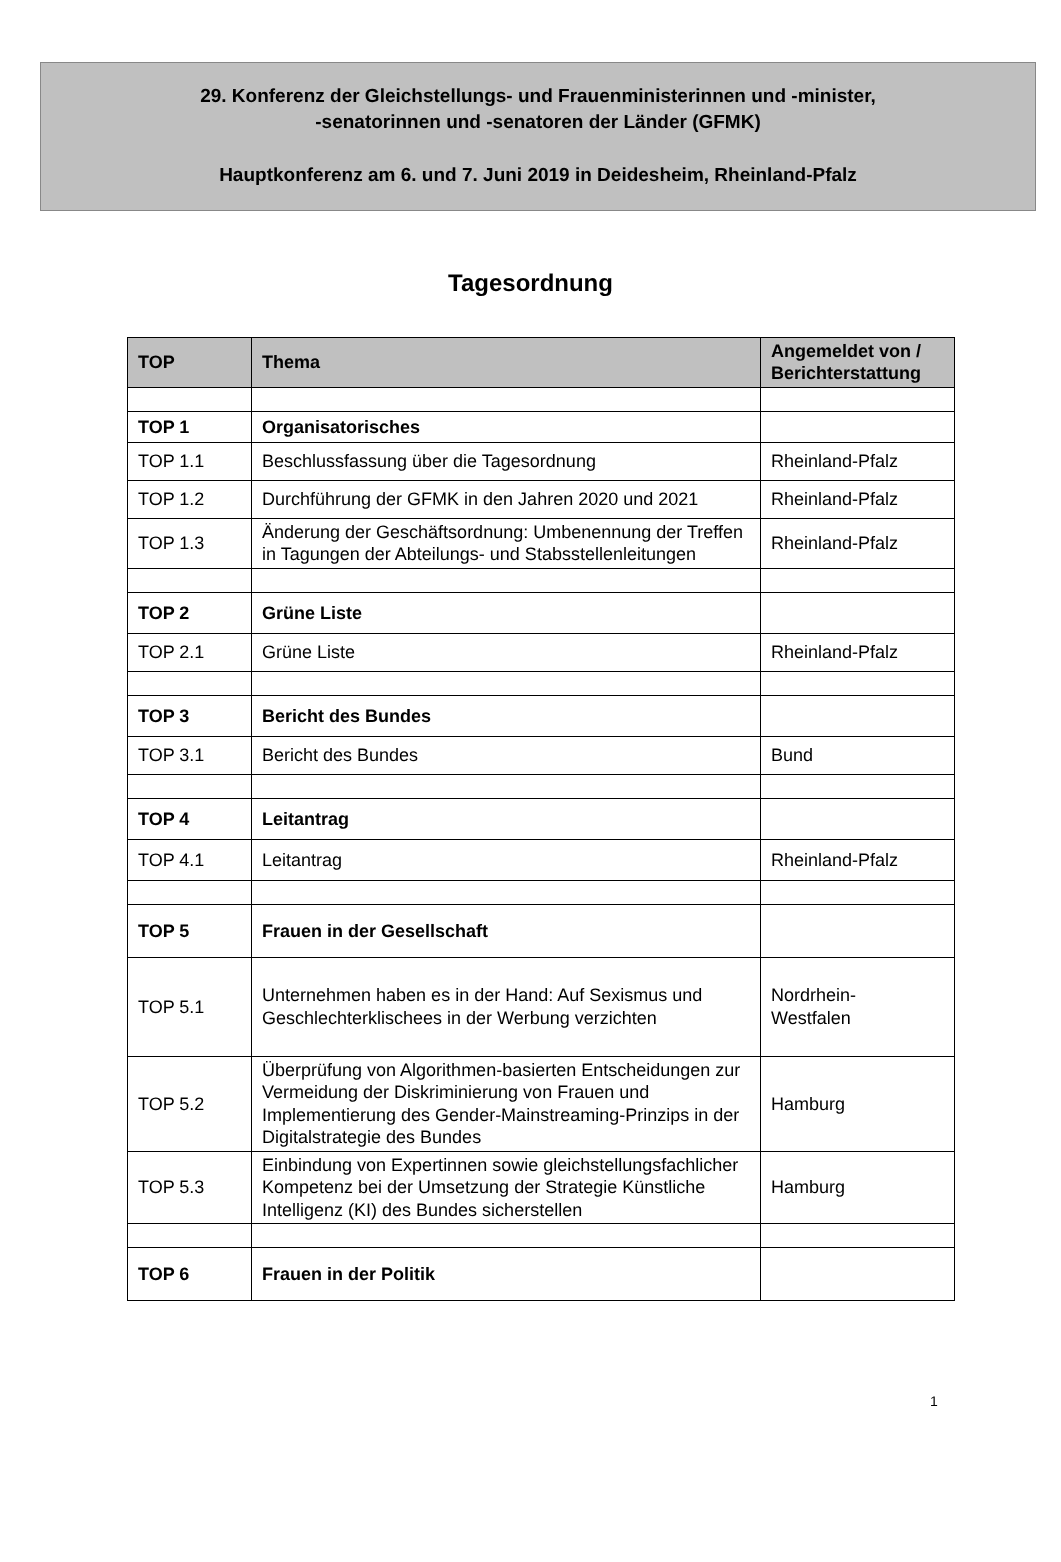29. Konferenz der Gleichstellungs- und Frauenministerinnen und -minister,
-senatorinnen und -senatoren der Länder (GFMK)
Hauptkonferenz am 6. und 7. Juni 2019 in Deidesheim, Rheinland-Pfalz
Tagesordnung
| TOP | Thema | Angemeldet von / Berichterstattung |
| --- | --- | --- |
| TOP 1 | Organisatorisches | |
| TOP 1.1 | Beschlussfassung über die Tagesordnung | Rheinland-Pfalz |
| TOP 1.2 | Durchführung der GFMK in den Jahren 2020 und 2021 | Rheinland-Pfalz |
| TOP 1.3 | Änderung der Geschäftsordnung: Umbenennung der Treffen in Tagungen der Abteilungs- und Stabsstellenleitungen | Rheinland-Pfalz |
| TOP 2 | Grüne Liste | |
| TOP 2.1 | Grüne Liste | Rheinland-Pfalz |
| TOP 3 | Bericht des Bundes | |
| TOP 3.1 | Bericht des Bundes | Bund |
| TOP 4 | Leitantrag | |
| TOP 4.1 | Leitantrag | Rheinland-Pfalz |
| TOP 5 | Frauen in der Gesellschaft | |
| TOP 5.1 | Unternehmen haben es in der Hand: Auf Sexismus und Geschlechterklischees in der Werbung verzichten | Nordrhein- Westfalen |
| TOP 5.2 | Überprüfung von Algorithmen-basierten Entscheidungen zur Vermeidung der Diskriminierung von Frauen und Implementierung des Gender-Mainstreaming-Prinzips in der Digitalstrategie des Bundes | Hamburg |
| TOP 5.3 | Einbindung von Expertinnen sowie gleichstellungsfachlicher Kompetenz bei der Umsetzung der Strategie Künstliche Intelligenz (KI) des Bundes sicherstellen | Hamburg |
| TOP 6 | Frauen in der Politik | |
1